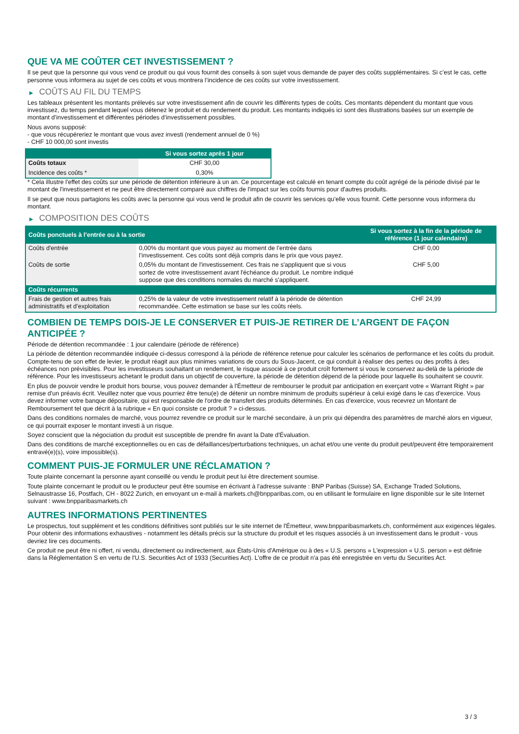QUE VA ME COÛTER CET INVESTISSEMENT ?
Il se peut que la personne qui vous vend ce produit ou qui vous fournit des conseils à son sujet vous demande de payer des coûts supplémentaires. Si c’est le cas, cette personne vous informera au sujet de ces coûts et vous montrera l’incidence de ces coûts sur votre investissement.
▶ COÛTS AU FIL DU TEMPS
Les tableaux présentent les montants prélevés sur votre investissement afin de couvrir les différents types de coûts. Ces montants dépendent du montant que vous investissez, du temps pendant lequel vous détenez le produit et du rendement du produit. Les montants indiqués ici sont des illustrations basées sur un exemple de montant d’investissement et différentes périodes d’investissement possibles.
Nous avons supposé:
- que vous récupéreriez le montant que vous avez investi (rendement annuel de 0 %)
- CHF 10 000,00 sont investis
| | Si vous sortez après 1 jour |
| --- | --- |
| Coûts totaux | CHF 30,00 |
| Incidence des coûts * | 0,30% |
* Cela illustre l'effet des coûts sur une période de détention inférieure à un an. Ce pourcentage est calculé en tenant compte du coût agrégé de la période divisé par le montant de l'investissement et ne peut être directement comparé aux chiffres de l'impact sur les coûts fournis pour d'autres produits.
Il se peut que nous partagions les coûts avec la personne qui vous vend le produit afin de couvrir les services qu’elle vous fournit. Cette personne vous informera du montant.
▶ COMPOSITION DES COÛTS
| Coûts ponctuels à l’entrée ou à la sortie | | Si vous sortez à la fin de la période de référence (1 jour calendaire) |
| --- | --- | --- |
| Coûts d'entrée | 0,00% du montant que vous payez au moment de l’entrée dans l’investissement. Ces coûts sont déjà compris dans le prix que vous payez. | CHF 0,00 |
| Coûts de sortie | 0,05% du montant de l'investissement. Ces frais ne s'appliquent que si vous sortez de votre investissement avant l'échéance du produit. Le nombre indiqué suppose que des conditions normales du marché s'appliquent. | CHF 5,00 |
| Coûts récurrents | | |
| Frais de gestion et autres frais administratifs et d’exploitation | 0,25% de la valeur de votre investissement relatif à la période de détention recommandée. Cette estimation se base sur les coûts réels. | CHF 24,99 |
COMBIEN DE TEMPS DOIS-JE LE CONSERVER ET PUIS-JE RETIRER DE L’ARGENT DE FAÇON ANTICIPÉE ?
Période de détention recommandée : 1 jour calendaire (période de référence)
La période de détention recommandée indiquée ci-dessus correspond à la période de référence retenue pour calculer les scénarios de performance et les coûts du produit. Compte-tenu de son effet de levier, le produit réagit aux plus minimes variations de cours du Sous-Jacent, ce qui conduit à réaliser des pertes ou des profits à des échéances non prévisibles. Pour les investisseurs souhaitant un rendement, le risque associé à ce produit croît fortement si vous le conservez au-delà de la période de référence. Pour les investisseurs achetant le produit dans un objectif de couverture, la période de détention dépend de la période pour laquelle ils souhaitent se couvrir.
En plus de pouvoir vendre le produit hors bourse, vous pouvez demander à l'Émetteur de rembourser le produit par anticipation en exerçant votre « Warrant Right » par remise d'un préavis écrit. Veuillez noter que vous pourriez être tenu(e) de détenir un nombre minimum de produits supérieur à celui exigé dans le cas d'exercice. Vous devez informer votre banque dépositaire, qui est responsable de l'ordre de transfert des produits déterminés. En cas d'exercice, vous recevrez un Montant de Remboursement tel que décrit à la rubrique « En quoi consiste ce produit ? » ci-dessus.
Dans des conditions normales de marché, vous pourrez revendre ce produit sur le marché secondaire, à un prix qui dépendra des paramètres de marché alors en vigueur, ce qui pourrait exposer le montant investi à un risque.
Soyez conscient que la négociation du produit est susceptible de prendre fin avant la Date d'Évaluation.
Dans des conditions de marché exceptionnelles ou en cas de défaillances/perturbations techniques, un achat et/ou une vente du produit peut/peuvent être temporairement entravé(e)(s), voire impossible(s).
COMMENT PUIS-JE FORMULER UNE RÉCLAMATION ?
Toute plainte concernant la personne ayant conseillé ou vendu le produit peut lui être directement soumise.
Toute plainte concernant le produit ou le producteur peut être soumise en écrivant à l'adresse suivante : BNP Paribas (Suisse) SA, Exchange Traded Solutions, Selnaustrasse 16, Postfach, CH - 8022 Zurich, en envoyant un e-mail à markets.ch@bnpparibas.com, ou en utilisant le formulaire en ligne disponible sur le site Internet suivant : www.bnpparibasmarkets.ch
AUTRES INFORMATIONS PERTINENTES
Le prospectus, tout supplément et les conditions définitives sont publiés sur le site internet de l'Émetteur, www.bnpparibasmarkets.ch, conformément aux exigences légales. Pour obtenir des informations exhaustives - notamment les détails précis sur la structure du produit et les risques associés à un investissement dans le produit - vous devriez lire ces documents.
Ce produit ne peut être ni offert, ni vendu, directement ou indirectement, aux États-Unis d'Amérique ou à des « U.S. persons » L'expression « U.S. person » est définie dans la Réglementation S en vertu de l'U.S. Securities Act of 1933 (Securities Act). L'offre de ce produit n'a pas été enregistrée en vertu du Securities Act.
3 / 3